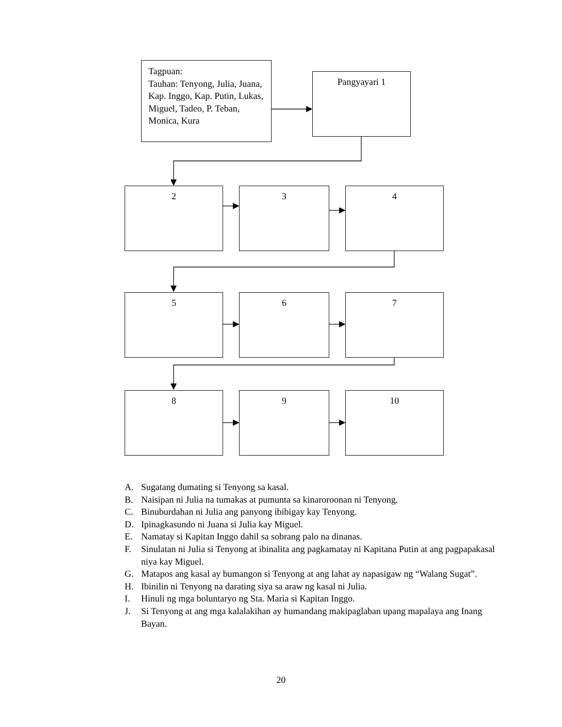Tagpuan:
Tauhan: Tenyong, Julia, Juana, Kap. Inggo, Kap. Putin, Lukas, Miguel, Tadeo, P. Teban, Monica, Kura
Pangyayari 1
2 3 4
5 6 7
8 9 10
A. Sugatang dumating si Tenyong sa kasal.
B. Naisipan ni Julia na tumakas at pumunta sa kinaroroonan ni Tenyong.
C. Binuburdahan ni Julia ang panyong ibibigay kay Tenyong.
D. Ipinagkasundo ni Juana si Julia kay Miguel.
E. Namatay si Kapitan Inggo dahil sa sobrang palo na dinanas.
F. Sinulatan ni Julia si Tenyong at ibinalita ang pagkamatay ni Kapitana Putin at ang pagpapakasal niya kay Miguel.
G. Matapos ang kasal ay bumangon si Tenyong at ang lahat ay napasigaw ng “Walang Sugat”.
H. Ibinilin ni Tenyong na darating siya sa araw ng kasal ni Julia.
I. Hinuli ng mga boluntaryo ng Sta. Maria si Kapitan Inggo.
J. Si Tenyong at ang mga kalalakihan ay humandang makipaglaban upang mapalaya ang Inang Bayan.
20